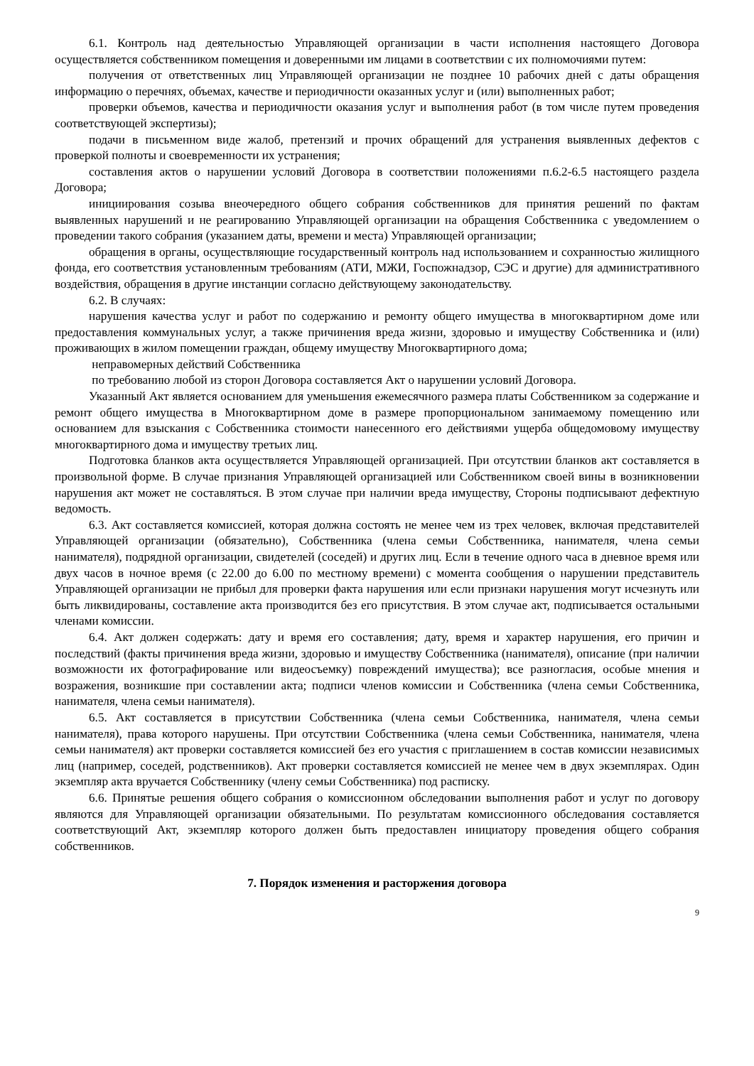6.1. Контроль над деятельностью Управляющей организации в части исполнения настоящего Договора осуществляется собственником помещения и доверенными им лицами в соответствии с их полномочиями путем:
получения от ответственных лиц Управляющей организации не позднее 10 рабочих дней с даты обращения информацию о перечнях, объемах, качестве и периодичности оказанных услуг и (или) выполненных работ;
проверки объемов, качества и периодичности оказания услуг и выполнения работ (в том числе путем проведения соответствующей экспертизы);
подачи в письменном виде жалоб, претензий и прочих обращений для устранения выявленных дефектов с проверкой полноты и своевременности их устранения;
составления актов о нарушении условий Договора в соответствии положениями п.6.2-6.5 настоящего раздела Договора;
инициирования созыва внеочередного общего собрания собственников для принятия решений по фактам выявленных нарушений и не реагированию Управляющей организации на обращения Собственника с уведомлением о проведении такого собрания (указанием даты, времени и места) Управляющей организации;
обращения в органы, осуществляющие государственный контроль над использованием и сохранностью жилищного фонда, его соответствия установленным требованиям (АТИ, МЖИ, Госпожнадзор, СЭС и другие) для административного воздействия, обращения в другие инстанции согласно действующему законодательству.
6.2. В случаях:
нарушения качества услуг и работ по содержанию и ремонту общего имущества в многоквартирном доме или предоставления коммунальных услуг, а также причинения вреда жизни, здоровью и имуществу Собственника и (или) проживающих в жилом помещении граждан, общему имуществу Многоквартирного дома;
неправомерных действий Собственника
по требованию любой из сторон Договора составляется Акт о нарушении условий Договора.
Указанный Акт является основанием для уменьшения ежемесячного размера платы Собственником за содержание и ремонт общего имущества в Многоквартирном доме в размере пропорциональном занимаемому помещению или основанием для взыскания с Собственника стоимости нанесенного его действиями ущерба общедомовому имуществу многоквартирного дома и имуществу третьих лиц.
Подготовка бланков акта осуществляется Управляющей организацией. При отсутствии бланков акт составляется в произвольной форме. В случае признания Управляющей организацией или Собственником своей вины в возникновении нарушения акт может не составляться. В этом случае при наличии вреда имуществу, Стороны подписывают дефектную ведомость.
6.3. Акт составляется комиссией, которая должна состоять не менее чем из трех человек, включая представителей Управляющей организации (обязательно), Собственника (члена семьи Собственника, нанимателя, члена семьи нанимателя), подрядной организации, свидетелей (соседей) и других лиц. Если в течение одного часа в дневное время или двух часов в ночное время (с 22.00 до 6.00 по местному времени) с момента сообщения о нарушении представитель Управляющей организации не прибыл для проверки факта нарушения или если признаки нарушения могут исчезнуть или быть ликвидированы, составление акта производится без его присутствия. В этом случае акт, подписывается остальными членами комиссии.
6.4. Акт должен содержать: дату и время его составления; дату, время и характер нарушения, его причин и последствий (факты причинения вреда жизни, здоровью и имуществу Собственника (нанимателя), описание (при наличии возможности их фотографирование или видеосъемку) повреждений имущества); все разногласия, особые мнения и возражения, возникшие при составлении акта; подписи членов комиссии и Собственника (члена семьи Собственника, нанимателя, члена семьи нанимателя).
6.5. Акт составляется в присутствии Собственника (члена семьи Собственника, нанимателя, члена семьи нанимателя), права которого нарушены. При отсутствии Собственника (члена семьи Собственника, нанимателя, члена семьи нанимателя) акт проверки составляется комиссией без его участия с приглашением в состав комиссии независимых лиц (например, соседей, родственников). Акт проверки составляется комиссией не менее чем в двух экземплярах. Один экземпляр акта вручается Собственнику (члену семьи Собственника) под расписку.
6.6. Принятые решения общего собрания о комиссионном обследовании выполнения работ и услуг по договору являются для Управляющей организации обязательными. По результатам комиссионного обследования составляется соответствующий Акт, экземпляр которого должен быть предоставлен инициатору проведения общего собрания собственников.
7. Порядок изменения и расторжения договора
9